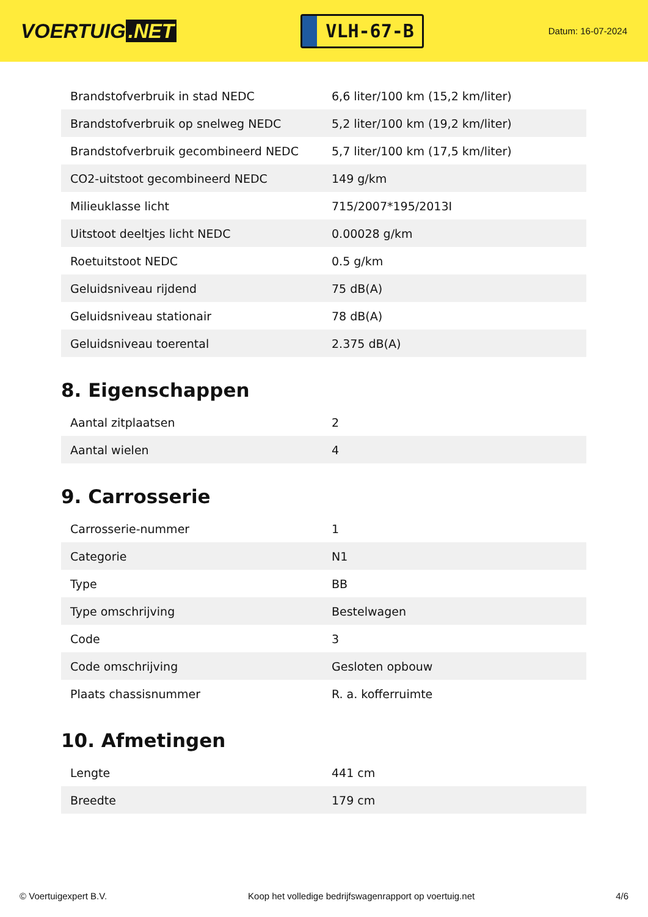VOERTUIG.NET
VLH-67-B
Datum: 16-07-2024
| Brandstofverbruik in stad NEDC | 6,6 liter/100 km (15,2 km/liter) |
| Brandstofverbruik op snelweg NEDC | 5,2 liter/100 km (19,2 km/liter) |
| Brandstofverbruik gecombineerd NEDC | 5,7 liter/100 km (17,5 km/liter) |
| CO2-uitstoot gecombineerd NEDC | 149 g/km |
| Milieuklasse licht | 715/2007*195/2013I |
| Uitstoot deeltjes licht NEDC | 0.00028 g/km |
| Roetuitstoot NEDC | 0.5 g/km |
| Geluidsniveau rijdend | 75 dB(A) |
| Geluidsniveau stationair | 78 dB(A) |
| Geluidsniveau toerental | 2.375 dB(A) |
8. Eigenschappen
| Aantal zitplaatsen | 2 |
| Aantal wielen | 4 |
9. Carrosserie
| Carrosserie-nummer | 1 |
| Categorie | N1 |
| Type | BB |
| Type omschrijving | Bestelwagen |
| Code | 3 |
| Code omschrijving | Gesloten opbouw |
| Plaats chassisnummer | R. a. kofferruimte |
10. Afmetingen
| Lengte | 441 cm |
| Breedte | 179 cm |
© Voertuigexpert B.V. Koop het volledige bedrijfswagenrapport op voertuig.net 4/6